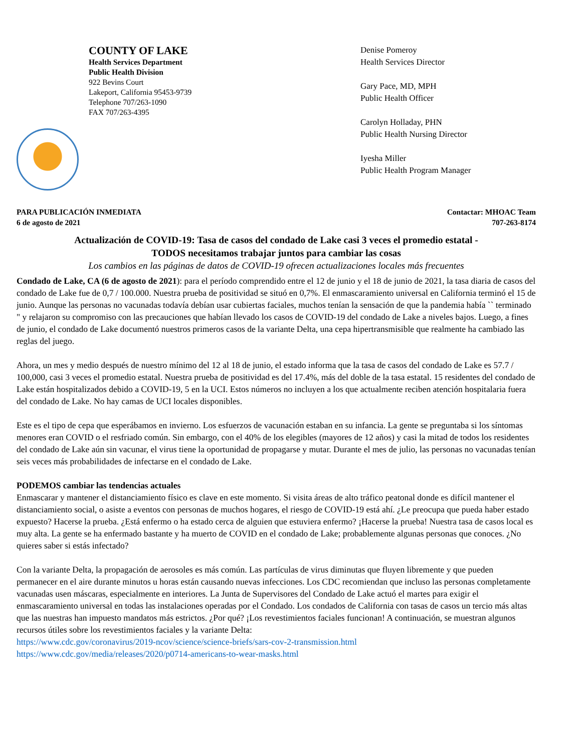COUNTY OF LAKE
Health Services Department
Public Health Division
922 Bevins Court
Lakeport, California 95453-9739
Telephone 707/263-1090
FAX 707/263-4395
Denise Pomeroy
Health Services Director
Gary Pace, MD, MPH
Public Health Officer
Carolyn Holladay, PHN
Public Health Nursing Director
Iyesha Miller
Public Health Program Manager
PARA PUBLICACIÓN INMEDIATA
6 de agosto de 2021
Contactar: MHOAC Team
707-263-8174
Actualización de COVID-19: Tasa de casos del condado de Lake casi 3 veces el promedio estatal -
TODOS necesitamos trabajar juntos para cambiar las cosas
Los cambios en las páginas de datos de COVID-19 ofrecen actualizaciones locales más frecuentes
Condado de Lake, CA (6 de agosto de 2021): para el período comprendido entre el 12 de junio y el 18 de junio de 2021, la tasa diaria de casos del condado de Lake fue de 0,7 / 100.000. Nuestra prueba de positividad se situó en 0,7%. El enmascaramiento universal en California terminó el 15 de junio. Aunque las personas no vacunadas todavía debían usar cubiertas faciales, muchos tenían la sensación de que la pandemia había `` terminado " y relajaron su compromiso con las precauciones que habían llevado los casos de COVID-19 del condado de Lake a niveles bajos. Luego, a fines de junio, el condado de Lake documentó nuestros primeros casos de la variante Delta, una cepa hipertransmisible que realmente ha cambiado las reglas del juego.
Ahora, un mes y medio después de nuestro mínimo del 12 al 18 de junio, el estado informa que la tasa de casos del condado de Lake es 57.7 / 100,000, casi 3 veces el promedio estatal. Nuestra prueba de positividad es del 17.4%, más del doble de la tasa estatal. 15 residentes del condado de Lake están hospitalizados debido a COVID-19, 5 en la UCI. Estos números no incluyen a los que actualmente reciben atención hospitalaria fuera del condado de Lake. No hay camas de UCI locales disponibles.
Este es el tipo de cepa que esperábamos en invierno. Los esfuerzos de vacunación estaban en su infancia. La gente se preguntaba si los síntomas menores eran COVID o el resfriado común. Sin embargo, con el 40% de los elegibles (mayores de 12 años) y casi la mitad de todos los residentes del condado de Lake aún sin vacunar, el virus tiene la oportunidad de propagarse y mutar. Durante el mes de julio, las personas no vacunadas tenían seis veces más probabilidades de infectarse en el condado de Lake.
PODEMOS cambiar las tendencias actuales
Enmascarar y mantener el distanciamiento físico es clave en este momento. Si visita áreas de alto tráfico peatonal donde es difícil mantener el distanciamiento social, o asiste a eventos con personas de muchos hogares, el riesgo de COVID-19 está ahí. ¿Le preocupa que pueda haber estado expuesto? Hacerse la prueba. ¿Está enfermo o ha estado cerca de alguien que estuviera enfermo? ¡Hacerse la prueba! Nuestra tasa de casos local es muy alta. La gente se ha enfermado bastante y ha muerto de COVID en el condado de Lake; probablemente algunas personas que conoces. ¿No quieres saber si estás infectado?
Con la variante Delta, la propagación de aerosoles es más común. Las partículas de virus diminutas que fluyen libremente y que pueden permanecer en el aire durante minutos u horas están causando nuevas infecciones. Los CDC recomiendan que incluso las personas completamente vacunadas usen máscaras, especialmente en interiores. La Junta de Supervisores del Condado de Lake actuó el martes para exigir el enmascaramiento universal en todas las instalaciones operadas por el Condado. Los condados de California con tasas de casos un tercio más altas que las nuestras han impuesto mandatos más estrictos. ¿Por qué? ¡Los revestimientos faciales funcionan! A continuación, se muestran algunos recursos útiles sobre los revestimientos faciales y la variante Delta:
https://www.cdc.gov/coronavirus/2019-ncov/science/science-briefs/sars-cov-2-transmission.html
https://www.cdc.gov/media/releases/2020/p0714-americans-to-wear-masks.html